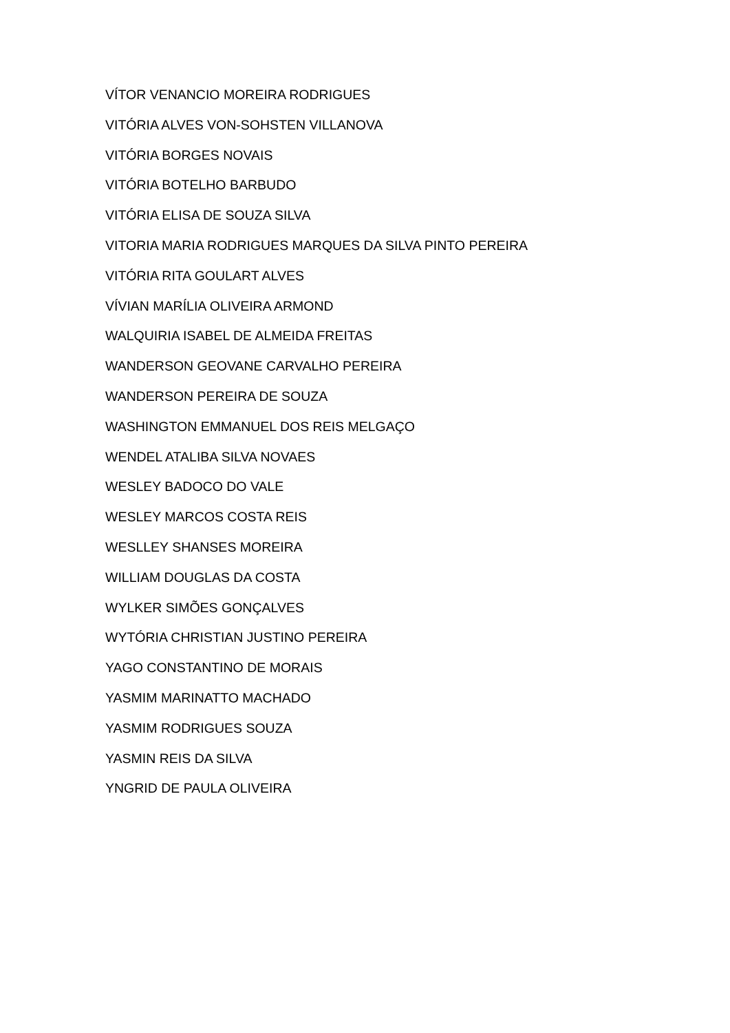VÍTOR VENANCIO MOREIRA RODRIGUES
VITÓRIA ALVES VON-SOHSTEN VILLANOVA
VITÓRIA BORGES NOVAIS
VITÓRIA BOTELHO BARBUDO
VITÓRIA ELISA DE SOUZA SILVA
VITORIA MARIA RODRIGUES MARQUES DA SILVA PINTO PEREIRA
VITÓRIA RITA GOULART ALVES
VÍVIAN MARÍLIA OLIVEIRA ARMOND
WALQUIRIA ISABEL DE ALMEIDA FREITAS
WANDERSON GEOVANE CARVALHO PEREIRA
WANDERSON PEREIRA DE SOUZA
WASHINGTON EMMANUEL DOS REIS MELGAÇO
WENDEL ATALIBA SILVA NOVAES
WESLEY BADOCO DO VALE
WESLEY MARCOS COSTA REIS
WESLLEY SHANSES MOREIRA
WILLIAM DOUGLAS DA COSTA
WYLKER SIMÕES GONÇALVES
WYTÓRIA CHRISTIAN JUSTINO PEREIRA
YAGO CONSTANTINO DE MORAIS
YASMIM MARINATTO MACHADO
YASMIM RODRIGUES SOUZA
YASMIN REIS DA SILVA
YNGRID DE PAULA OLIVEIRA